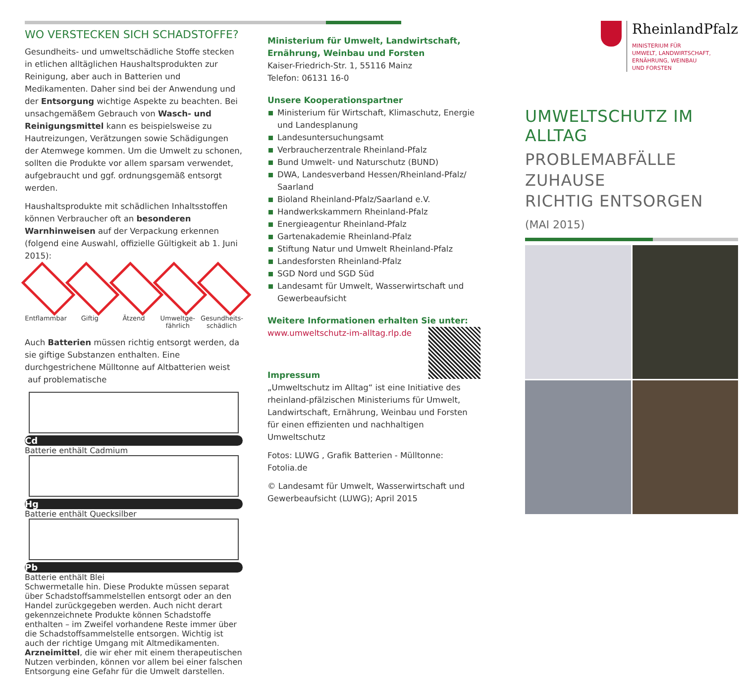WO VERSTECKEN SICH SCHADSTOFFE?
Gesundheits- und umweltschädliche Stoffe stecken in etlichen alltäglichen Haushaltsprodukten zur Reinigung, aber auch in Batterien und Medikamenten. Daher sind bei der Anwendung und der Entsorgung wichtige Aspekte zu beachten. Bei unsachgemäßem Gebrauch von Wasch- und Reinigungsmittel kann es beispielsweise zu Hautreizungen, Verätzungen sowie Schädigungen der Atemwege kommen. Um die Umwelt zu schonen, sollten die Produkte vor allem sparsam verwendet, aufgebraucht und ggf. ordnungsgemäß entsorgt werden.
Haushaltsprodukte mit schädlichen Inhaltsstoffen können Verbraucher oft an besonderen Warnhinweisen auf der Verpackung erkennen (folgend eine Auswahl, offizielle Gültigkeit ab 1. Juni 2015):
Entflammbar
Giftig Ätzend Umweltge- fährlich
Gesundheits- schädlich
Auch Batterien müssen richtig entsorgt werden, da sie giftige Substanzen enthalten. Eine durchgestrichene Mülltonne auf Altbatterien weist auf problematische
Cd
Batterie enthält Cadmium
Hg
Batterie enthält Quecksilber
Pb
Batterie enthält Blei
Schwermetalle hin. Diese Produkte müssen separat über Schadstoffsammelstellen entsorgt oder an den Handel zurückgegeben werden. Auch nicht derart gekennzeichnete Produkte können Schadstoffe enthalten – im Zweifel vorhandene Reste immer über die Schadstoffsammelstelle entsorgen. Wichtig ist auch der richtige Umgang mit Altmedikamenten. Arzneimittel, die wir eher mit einem therapeutischen Nutzen verbinden, können vor allem bei einer falschen Entsorgung eine Gefahr für die Umwelt darstellen.
Ministerium für Umwelt, Landwirtschaft, Ernährung, Weinbau und Forsten
Kaiser-Friedrich-Str. 1, 55116 Mainz
Telefon: 06131 16-0
Unsere Kooperationspartner
Ministerium für Wirtschaft, Klimaschutz, Energie und Landesplanung
Landesuntersuchungsamt
Verbraucherzentrale Rheinland-Pfalz
Bund Umwelt- und Naturschutz (BUND)
DWA, Landesverband Hessen/Rheinland-Pfalz/ Saarland
Bioland Rheinland-Pfalz/Saarland e.V.
Handwerkskammern Rheinland-Pfalz
Energieagentur Rheinland-Pfalz
Gartenakademie Rheinland-Pfalz
Stiftung Natur und Umwelt Rheinland-Pfalz
Landesforsten Rheinland-Pfalz
SGD Nord und SGD Süd
Landesamt für Umwelt, Wasserwirtschaft und Gewerbeaufsicht
Weitere Informationen erhalten Sie unter:
www.umweltschutz-im-alltag.rlp.de
Impressum
„Umweltschutz im Alltag“ ist eine Initiative des rheinland-pfälzischen Ministeriums für Umwelt, Landwirtschaft, Ernährung, Weinbau und Forsten für einen effizienten und nachhaltigen Umweltschutz
Fotos: LUWG , Grafik Batterien - Mülltonne: Fotolia.de
© Landesamt für Umwelt, Wasserwirtschaft und Gewerbeaufsicht (LUWG); April 2015
RheinlandPfalz
MINISTERIUM FÜR
UMWELT, LANDWIRTSCHAFT,
ERNÄHRUNG, WEINBAU
UND FORSTEN
UMWELTSCHUTZ IM ALLTAG
PROBLEMABFÄLLE ZUHAUSE
RICHTIG ENTSORGEN
(MAI 2015)